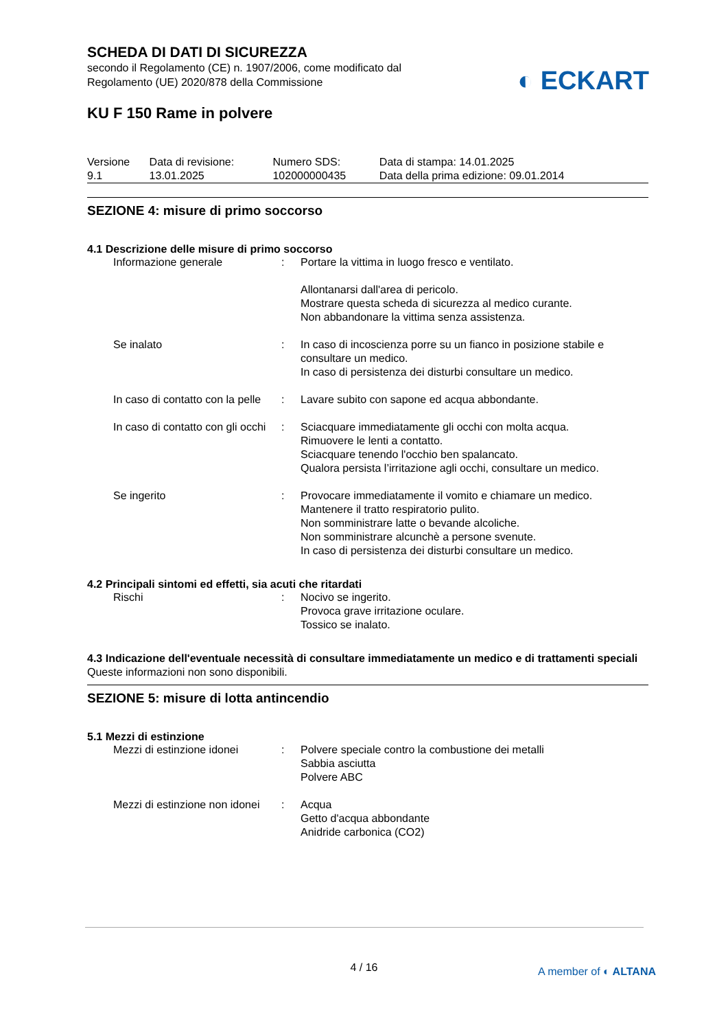SCHEDA DI DATI DI SICUREZZA
secondo il Regolamento (CE) n. 1907/2006, come modificato dal
Regolamento (UE) 2020/878 della Commissione
KU F 150 Rame in polvere
| Versione 9.1 | Data di revisione: 13.01.2025 | Numero SDS: 102000000435 | Data di stampa: 14.01.2025 Data della prima edizione: 09.01.2014 |
SEZIONE 4: misure di primo soccorso
4.1 Descrizione delle misure di primo soccorso
| Informazione generale | : | Portare la vittima in luogo fresco e ventilato. Allontanarsi dall'area di pericolo. Mostrare questa scheda di sicurezza al medico curante. Non abbandonare la vittima senza assistenza. |
| Se inalato | : | In caso di incoscienza porre su un fianco in posizione stabile e consultare un medico. In caso di persistenza dei disturbi consultare un medico. |
| In caso di contatto con la pelle | : | Lavare subito con sapone ed acqua abbondante. |
| In caso di contatto con gli occhi | : | Sciacquare immediatamente gli occhi con molta acqua. Rimuovere le lenti a contatto. Sciacquare tenendo l'occhio ben spalancato. Qualora persista l’irritazione agli occhi, consultare un medico. |
| Se ingerito | : | Provocare immediatamente il vomito e chiamare un medico. Mantenere il tratto respiratorio pulito. Non somministrare latte o bevande alcoliche. Non somministrare alcunchè a persone svenute. In caso di persistenza dei disturbi consultare un medico. |
4.2 Principali sintomi ed effetti, sia acuti che ritardati
| Rischi | : | Nocivo se ingerito. Provoca grave irritazione oculare. Tossico se inalato. |
4.3 Indicazione dell'eventuale necessità di consultare immediatamente un medico e di trattamenti speciali
Queste informazioni non sono disponibili.
SEZIONE 5: misure di lotta antincendio
5.1 Mezzi di estinzione
| Mezzi di estinzione idonei | : | Polvere speciale contro la combustione dei metalli Sabbia asciutta Polvere ABC |
| Mezzi di estinzione non idonei | : | Acqua Getto d'acqua abbondante Anidride carbonica (CO2) |
◐ ECKART
4 / 16 A member of ◐ ALTANA